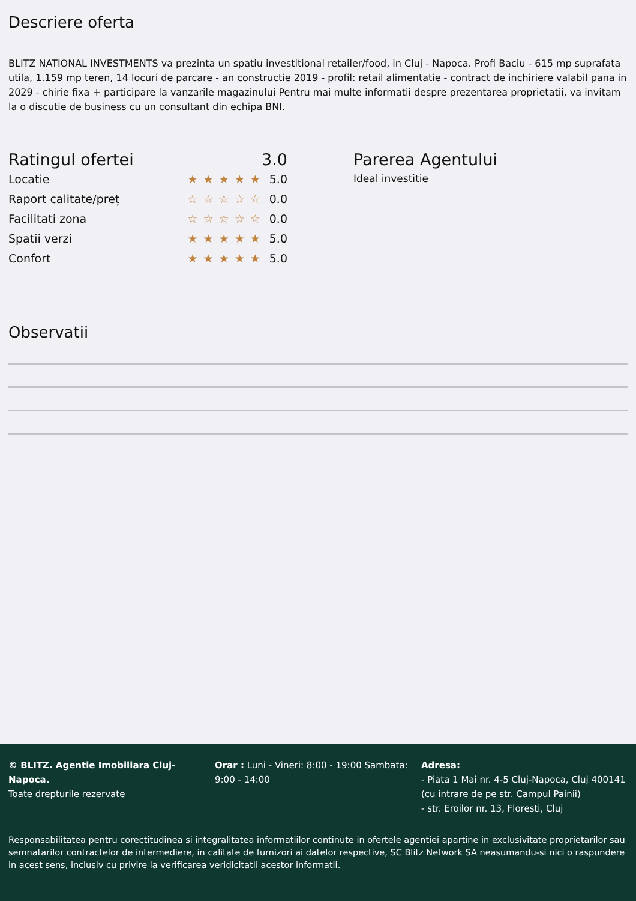Descriere oferta
BLITZ NATIONAL INVESTMENTS va prezinta un spatiu investitional retailer/food, in Cluj - Napoca. Profi Baciu - 615 mp suprafata utila, 1.159 mp teren, 14 locuri de parcare - an constructie 2019 - profil: retail alimentatie - contract de inchiriere valabil pana in 2029 - chirie fixa + participare la vanzarile magazinului Pentru mai multe informatii despre prezentarea proprietatii, va invitam la o discutie de business cu un consultant din echipa BNI.
Ratingul ofertei 3.0
Locatie ★★★★★ 5.0
Raport calitate/preț ☆☆☆☆☆ 0.0
Facilitati zona ☆☆☆☆☆ 0.0
Spatii verzi ★★★★★ 5.0
Confort ★★★★★ 5.0
Parerea Agentului
Ideal investitie
Observatii
© BLITZ. Agentie Imobiliara Cluj-Napoca.
Toate drepturile rezervate
Orar : Luni - Vineri: 8:00 - 19:00 Sambata: 9:00 - 14:00
Adresa:
- Piata 1 Mai nr. 4-5 Cluj-Napoca, Cluj 400141 (cu intrare de pe str. Campul Painii)
- str. Eroilor nr. 13, Floresti, Cluj
Responsabilitatea pentru corectitudinea si integralitatea informatiilor continute in ofertele agentiei apartine in exclusivitate proprietarilor sau semnatarilor contractelor de intermediere, in calitate de furnizori ai datelor respective, SC Blitz Network SA neasumandu-si nici o raspundere in acest sens, inclusiv cu privire la verificarea veridicitatii acestor informatii.